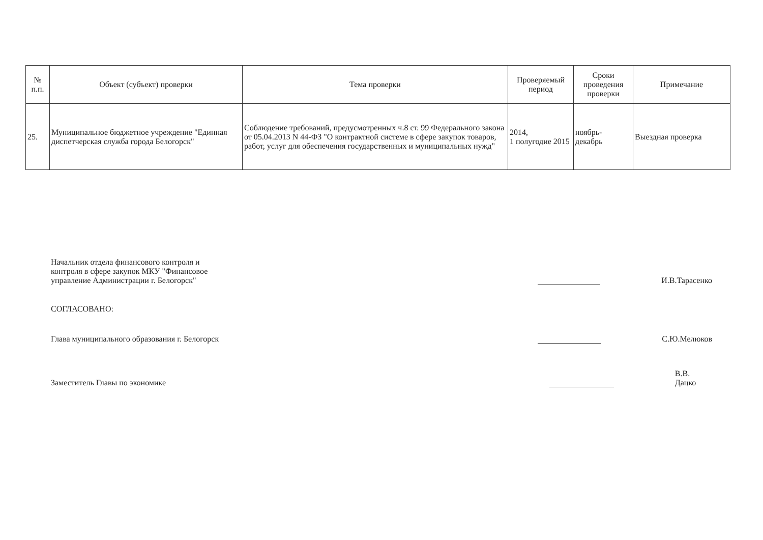| № п.п. | Объект (субъект) проверки | Тема проверки | Проверяемый период | Сроки проведения проверки | Примечание |
| --- | --- | --- | --- | --- | --- |
| 25. | Муниципальное бюджетное учреждение "Единная диспетчерская служба города Белогорск" | Соблюдение требований, предусмотренных ч.8 ст. 99 Федерального закона от 05.04.2013 N 44-ФЗ "О контрактной системе в сфере закупок товаров, работ, услуг для обеспечения государственных и муниципальных нужд" | 2014, 1 полугодие 2015 | ноябрь- декабрь | Выездная проверка |
Начальник отдела финансового контроля и
контроля в сфере закупок МКУ "Финансовое
управление Администрации г. Белогорск"
И.В.Тарасенко
СОГЛАСОВАНО:
Глава муниципального образования г. Белогорск
С.Ю.Мелюков
Заместитель Главы по экономике
В.В. Дацко